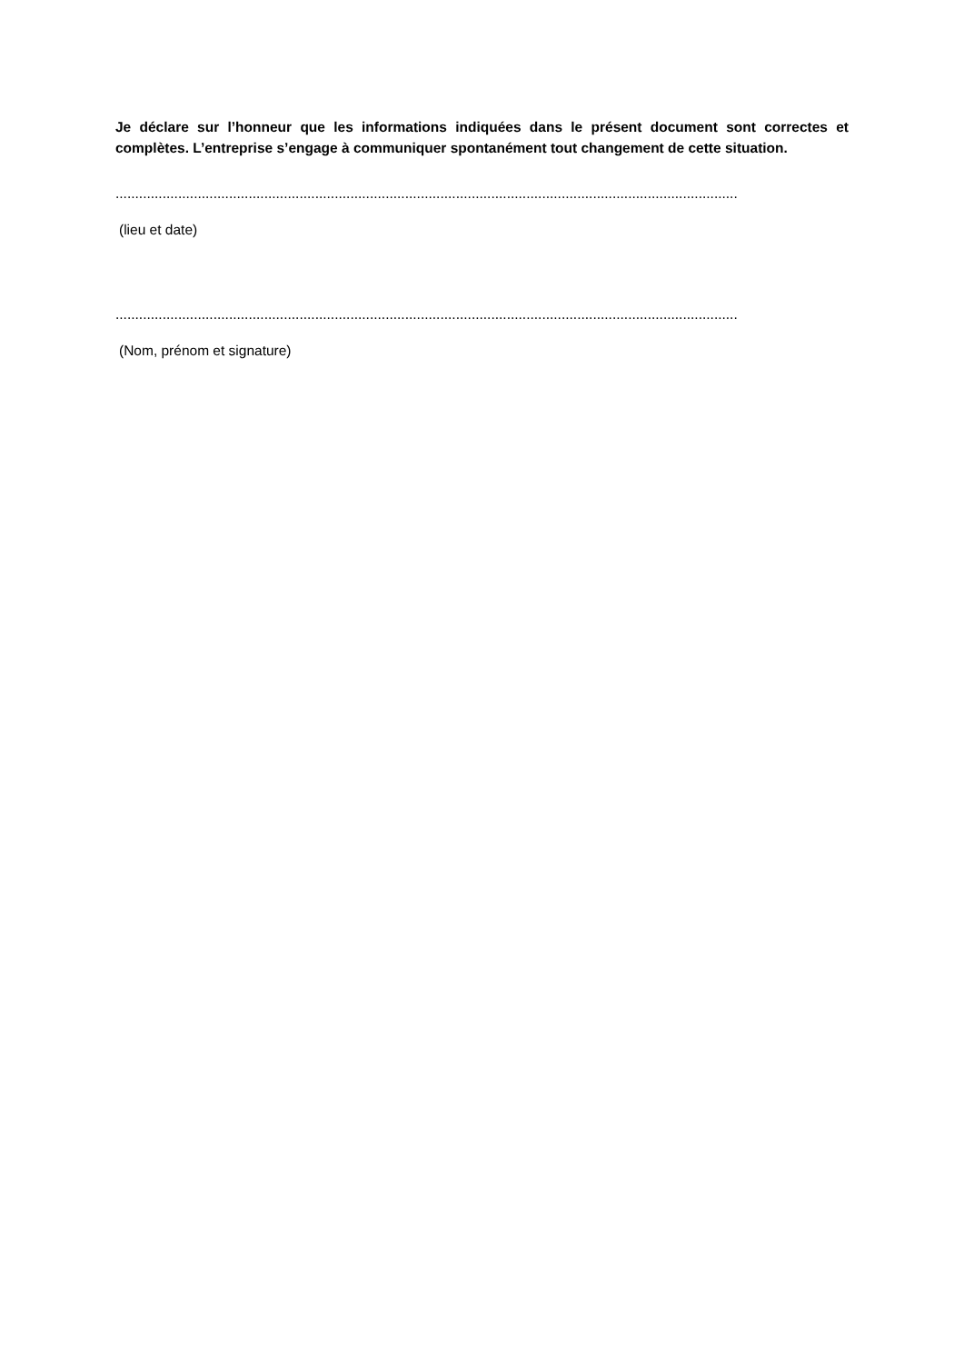Je déclare sur l’honneur que les informations indiquées dans le présent document sont correctes et complètes. L’entreprise s’engage à communiquer spontanément tout changement de cette situation.
...............................................................................................................................................................
(lieu et date)
...............................................................................................................................................................
(Nom, prénom et signature)